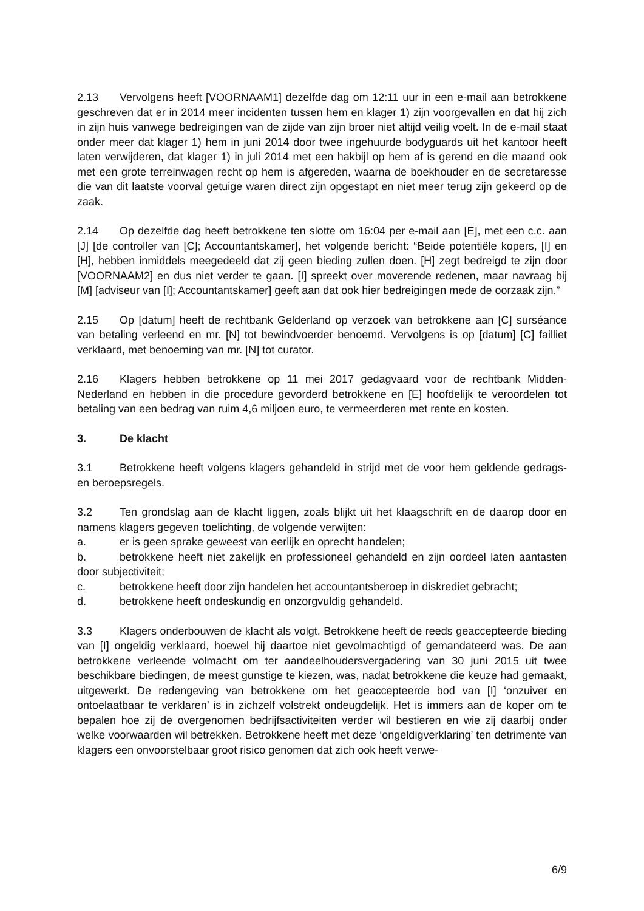2.13 Vervolgens heeft [VOORNAAM1] dezelfde dag om 12:11 uur in een e-mail aan betrokkene geschreven dat er in 2014 meer incidenten tussen hem en klager 1) zijn voorgevallen en dat hij zich in zijn huis vanwege bedreigingen van de zijde van zijn broer niet altijd veilig voelt. In de e-mail staat onder meer dat klager 1) hem in juni 2014 door twee ingehuurde bodyguards uit het kantoor heeft laten verwijderen, dat klager 1) in juli 2014 met een hakbijl op hem af is gerend en die maand ook met een grote ter­reinwagen recht op hem is afgereden, waarna de boekhouder en de secretaresse die van dit laatste voorval getuige waren direct zijn opgestapt en niet meer terug zijn gekeerd op de zaak.
2.14 Op dezelfde dag heeft betrokkene ten slotte om 16:04 per e-mail aan [E], met een c.c. aan [J] [de controller van [C]; Accountantskamer], het volgende bericht: “Beide potentiële kopers, [I] en [H], hebben inmiddels meegedeeld dat zij geen bieding zullen doen. [H] zegt bedreigd te zijn door [VOORNAAM2] en dus niet verder te gaan. [I] spreekt over moverende redenen, maar navraag bij [M] [adviseur van [I]; Accoun­tantskamer] geeft aan dat ook hier bedreigingen mede de oorzaak zijn.”
2.15 Op [datum] heeft de rechtbank Gelderland op verzoek van betrokkene aan [C] surséance van betaling verleend en mr. [N] tot bewindvoerder benoemd. Vervolgens is op [datum] [C] failliet verklaard, met benoeming van mr. [N] tot curator.
2.16 Klagers hebben betrokkene op 11 mei 2017 gedagvaard voor de rechtbank Midden-Nederland en hebben in die procedure gevorderd betrokkene en [E] hoofdelijk te veroordelen tot betaling van een bedrag van ruim 4,6 miljoen euro, te vermeerderen met rente en kosten.
3. De klacht
3.1 Betrokkene heeft volgens klagers gehandeld in strijd met de voor hem geldende gedrags- en beroepsregels.
3.2 Ten grondslag aan de klacht liggen, zoals blijkt uit het klaagschrift en de daarop door en namens klagers gegeven toelichting, de volgende verwijten:
a. er is geen sprake geweest van eerlijk en oprecht handelen;
b. betrokkene heeft niet zakelijk en professioneel gehandeld en zijn oordeel laten aantasten door subjectiviteit;
c. betrokkene heeft door zijn handelen het accountantsberoep in diskrediet gebracht;
d. betrokkene heeft ondeskundig en onzorgvuldig gehandeld.
3.3 Klagers onderbouwen de klacht als volgt. Betrokkene heeft de reeds geaccep­teerde bieding van [I] ongeldig verklaard, hoewel hij daartoe niet gevolmachtigd of ge­mandateerd was. De aan betrokkene verleende volmacht om ter aandeelhouders­ver­gadering van 30 juni 2015 uit twee beschikbare biedingen, de meest gunstige te kiezen, was, nadat betrokkene die keuze had gemaakt, uitgewerkt. De redengeving van betrok­kene om het geaccepteerde bod van [I] ‘onzuiver en ontoelaatbaar te verklaren’ is in zichzelf volstrekt ondeugdelijk. Het is immers aan de koper om te bepalen hoe zij de overgenomen bedrijfsactiviteiten verder wil bestieren en wie zij daarbij onder welke voorwaarden wil betrekken. Betrokkene heeft met deze ‘ongeldigverklaring’ ten detri­mente van klagers een onvoorstelbaar groot risico genomen dat zich ook heeft verwe-
6/9